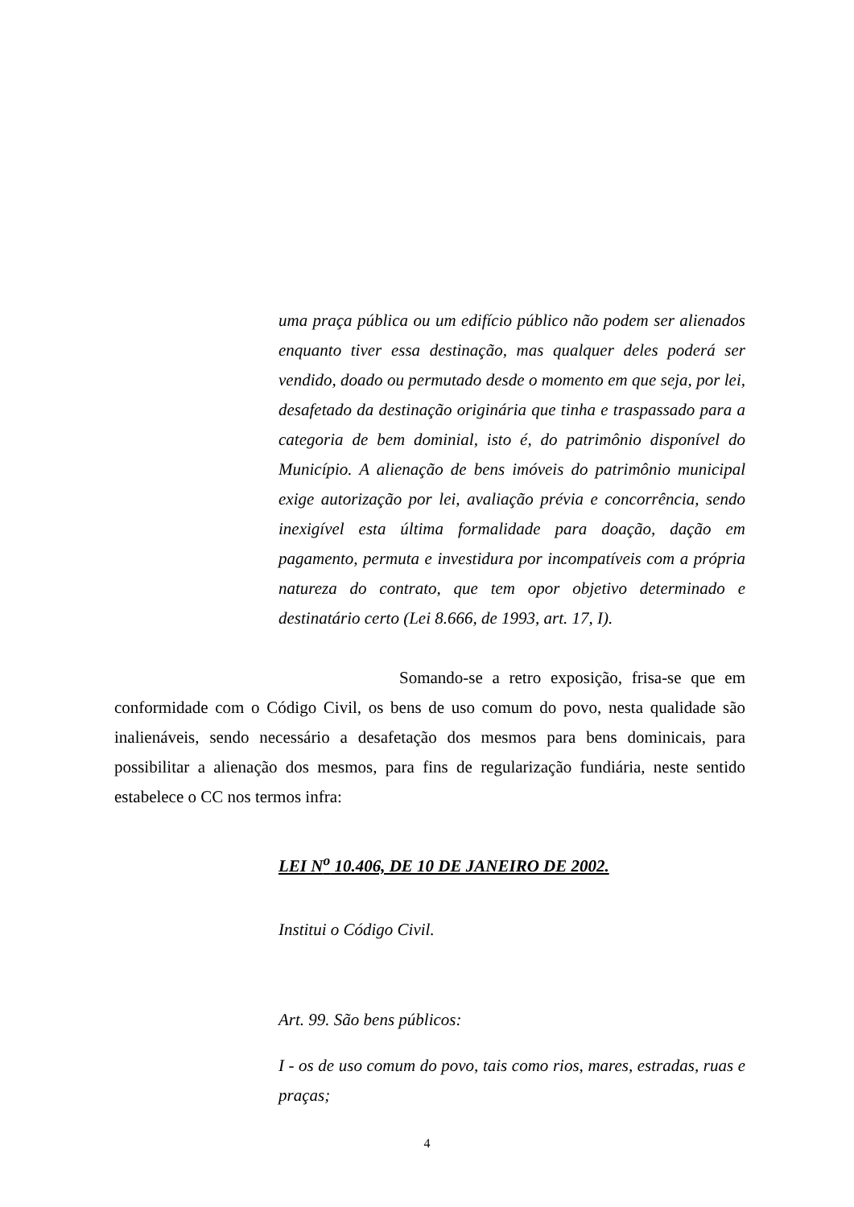uma praça pública ou um edifício público não podem ser alienados enquanto tiver essa destinação, mas qualquer deles poderá ser vendido, doado ou permutado desde o momento em que seja, por lei, desafetado da destinação originária que tinha e traspassado para a categoria de bem dominial, isto é, do patrimônio disponível do Município. A alienação de bens imóveis do patrimônio municipal exige autorização por lei, avaliação prévia e concorrência, sendo inexigível esta última formalidade para doação, dação em pagamento, permuta e investidura por incompatíveis com a própria natureza do contrato, que tem opor objetivo determinado e destinatário certo (Lei 8.666, de 1993, art. 17, I).
Somando-se a retro exposição, frisa-se que em conformidade com o Código Civil, os bens de uso comum do povo, nesta qualidade são inalienáveis, sendo necessário a desafetação dos mesmos para bens dominicais, para possibilitar a alienação dos mesmos, para fins de regularização fundiária, neste sentido estabelece o CC nos termos infra:
LEI N<sup>o</sup> 10.406, DE 10 DE JANEIRO DE 2002.
Institui o Código Civil.
Art. 99. São bens públicos:
I - os de uso comum do povo, tais como rios, mares, estradas, ruas e praças;
4